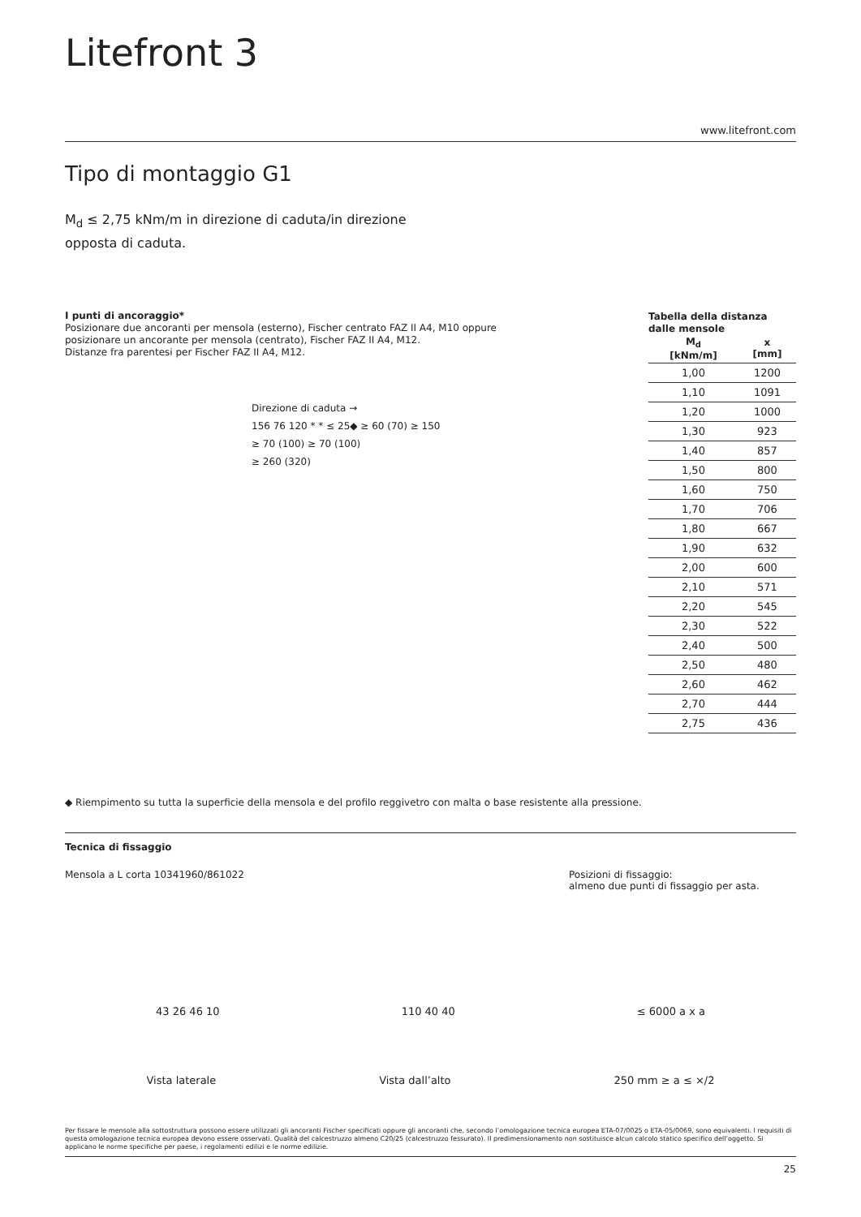Litefront 3
www.litefront.com
Tipo di montaggio G1
M<sub>d</sub> ≤ 2,75 kNm/m in direzione di caduta/in direzione opposta di caduta.
I punti di ancoraggio*
Posizionare due ancoranti per mensola (esterno), Fischer centrato FAZ II A4, M10 oppure posizionare un ancorante per mensola (centrato), Fischer FAZ II A4, M12.
Distanze fra parentesi per Fischer FAZ II A4, M12.
Direzione di caduta →
156 76 120 * * ≤ 25◆ ≥ 60 (70) ≥ 150
≥ 70 (100) ≥ 70 (100)
≥ 260 (320)
Tabella della distanza dalle mensole
| M<sub>d</sub> [kNm/m] | x [mm] |
| --- | --- |
| 1,00 | 1200 |
| 1,10 | 1091 |
| 1,20 | 1000 |
| 1,30 | 923 |
| 1,40 | 857 |
| 1,50 | 800 |
| 1,60 | 750 |
| 1,70 | 706 |
| 1,80 | 667 |
| 1,90 | 632 |
| 2,00 | 600 |
| 2,10 | 571 |
| 2,20 | 545 |
| 2,30 | 522 |
| 2,40 | 500 |
| 2,50 | 480 |
| 2,60 | 462 |
| 2,70 | 444 |
| 2,75 | 436 |
◆ Riempimento su tutta la superficie della mensola e del profilo reggivetro con malta o base resistente alla pressione.
Tecnica di fissaggio
Mensola a L corta 10341960/861022
Posizioni di fissaggio:
almeno due punti di fissaggio per asta.
43 26 46 10 110 40 40 ≤ 6000 a x a
Vista laterale Vista dall’alto 250 mm ≥ a ≤ ×/2
Per fissare le mensole alla sottostruttura possono essere utilizzati gli ancoranti Fischer specificati oppure gli ancoranti che, secondo l’omologazione tecnica europea ETA-07/0025 o ETA-05/0069, sono equivalenti. I requisiti di questa omologazione tecnica europea devono essere osservati. Qualità del calcestruzzo almeno C20/25 (calcestruzzo fessurato). Il predimensionamento non sostituisce alcun calcolo statico specifico dell’oggetto. Si applicano le norme specifiche per paese, i regolamenti edilizi e le norme edilizie.
25